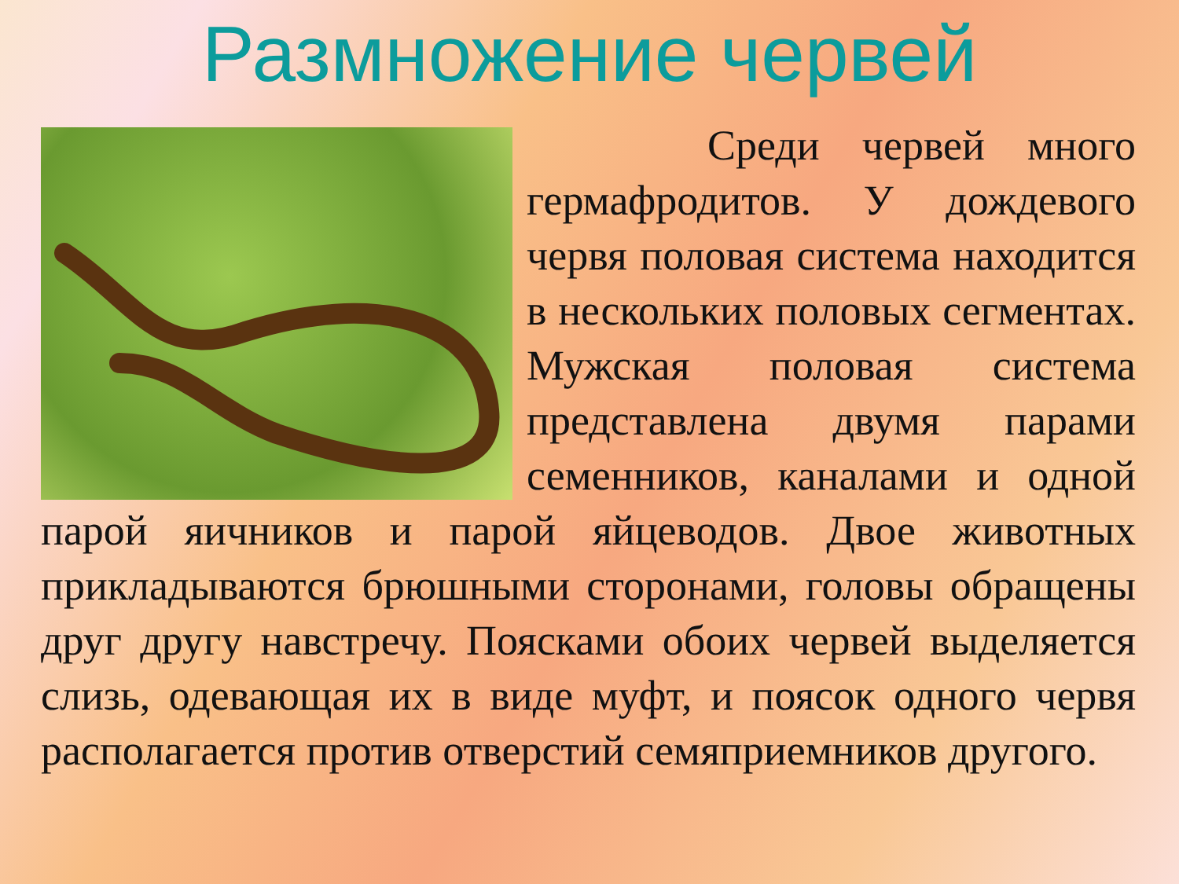Размножение червей
Среди червей много гермафродитов. У дождевого червя половая система находится в нескольких половых сегментах. Мужская половая система представлена двумя парами семенников, каналами и одной парой яичников и парой яйцеводов. Двое животных прикладываются брюшными сторонами, головы обращены друг другу навстречу. Поясками обоих червей выделяется слизь, одевающая их в виде муфт, и поясок одного червя располагается против отверстий семяприемников другого.